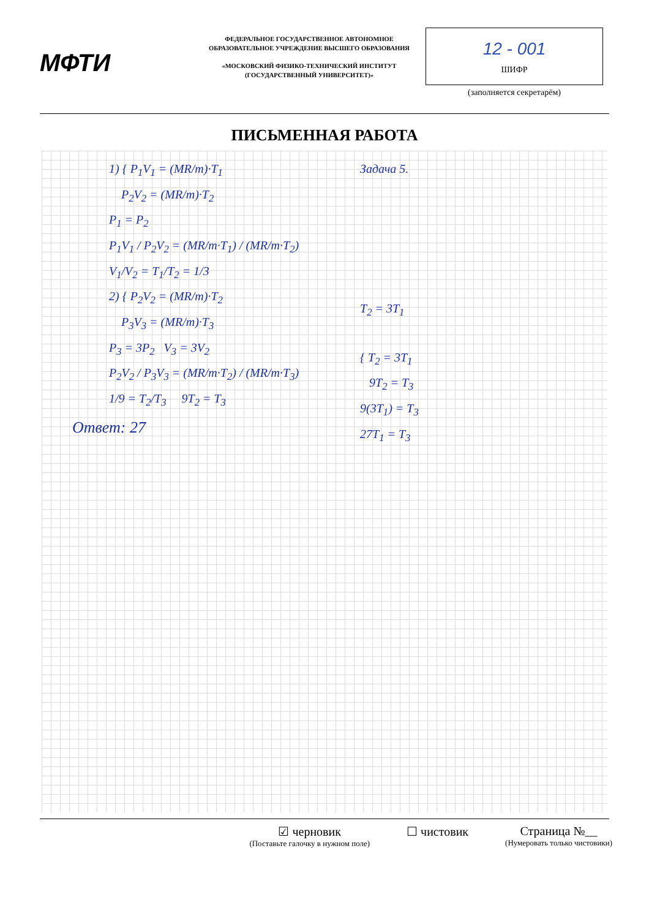МФТИ
ФЕДЕРАЛЬНОЕ ГОСУДАРСТВЕННОЕ АВТОНОМНОЕ ОБРАЗОВАТЕЛЬНОЕ УЧРЕЖДЕНИЕ ВЫСШЕГО ОБРАЗОВАНИЯ
«МОСКОВСКИЙ ФИЗИКО-ТЕХНИЧЕСКИЙ ИНСТИТУТ (ГОСУДАРСТВЕННЫЙ УНИВЕРСИТЕТ)»
12 - 001
ШИФР
(заполняется секретарём)
ПИСЬМЕННАЯ РАБОТА
1) { P<sub>1</sub>V<sub>1</sub> = (MR/m)·T<sub>1</sub>
P<sub>2</sub>V<sub>2</sub> = (MR/m)·T<sub>2</sub>
P<sub>1</sub> = P<sub>2</sub>
P<sub>1</sub>V<sub>1</sub> / P<sub>2</sub>V<sub>2</sub> = (MR/m·T<sub>1</sub>) / (MR/m·T<sub>2</sub>)
V<sub>1</sub>/V<sub>2</sub> = T<sub>1</sub>/T<sub>2</sub> = 1/3
2) { P<sub>2</sub>V<sub>2</sub> = (MR/m)·T<sub>2</sub>
P<sub>3</sub>V<sub>3</sub> = (MR/m)·T<sub>3</sub>
P<sub>3</sub> = 3P<sub>2</sub> V<sub>3</sub> = 3V<sub>2</sub>
P<sub>2</sub>V<sub>2</sub> / P<sub>3</sub>V<sub>3</sub> = (MR/m·T<sub>2</sub>) / (MR/m·T<sub>3</sub>)
1/9 = T<sub>2</sub>/T<sub>3</sub> 9T<sub>2</sub> = T<sub>3</sub>
Ответ: 27
Задача 5.
T<sub>2</sub> = 3T<sub>1</sub>
{ T<sub>2</sub> = 3T<sub>1</sub>
9T<sub>2</sub> = T<sub>3</sub>
9(3T<sub>1</sub>) = T<sub>3</sub>
27T<sub>1</sub> = T<sub>3</sub>
☑ черновик
(Поставьте галочку в нужном поле)
☐ чистовик Страница №__
(Нумеровать только чистовики)